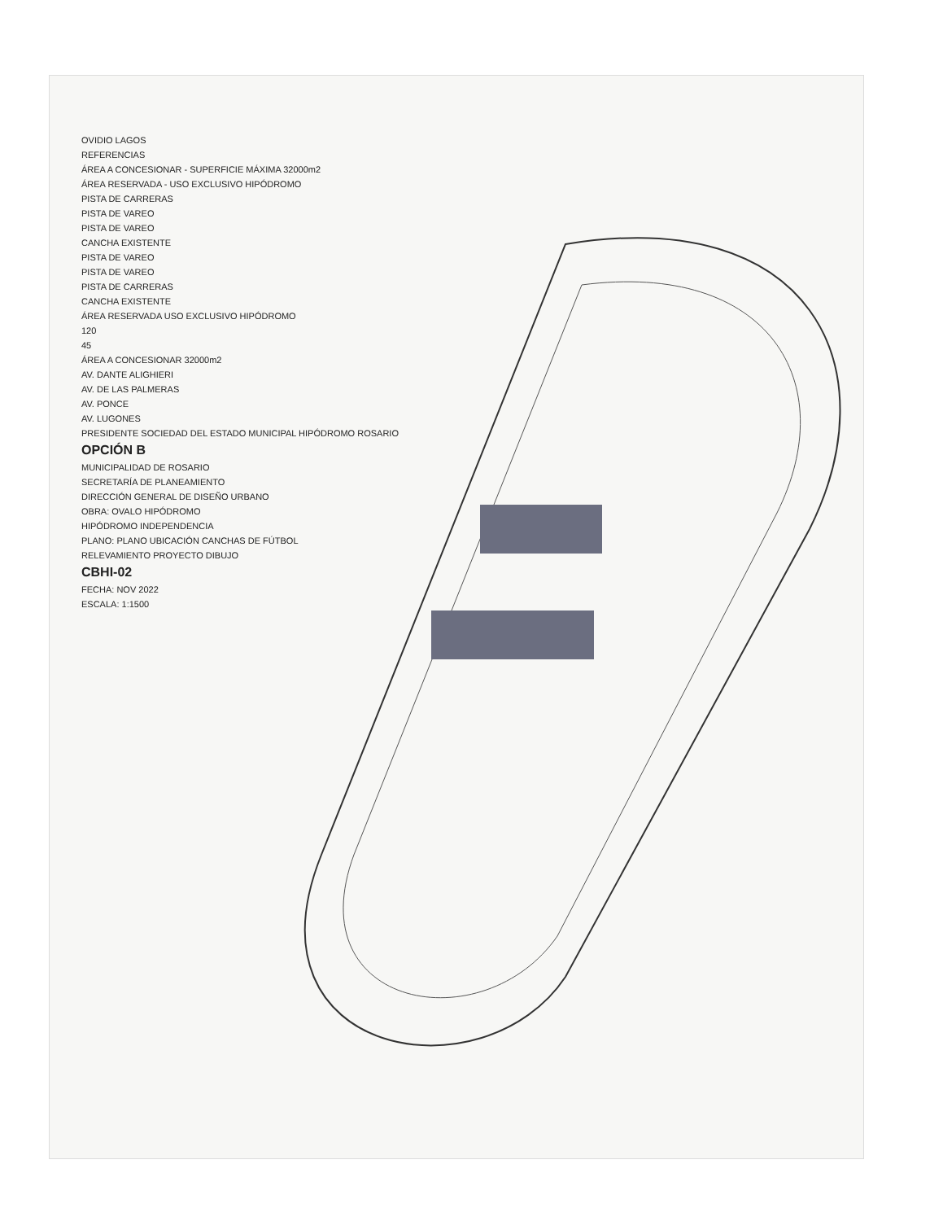OVIDIO LAGOS
REFERENCIAS
ÁREA A CONCESIONAR - SUPERFICIE MÁXIMA 32000m2
ÁREA RESERVADA - USO EXCLUSIVO HIPÓDROMO
PISTA DE CARRERAS
PISTA DE VAREO
PISTA DE VAREO
CANCHA EXISTENTE
PISTA DE VAREO
PISTA DE VAREO
PISTA DE CARRERAS
CANCHA EXISTENTE
ÁREA RESERVADA USO EXCLUSIVO HIPÓDROMO
120
45
ÁREA A CONCESIONAR 32000m2
AV. DANTE ALIGHIERI
AV. DE LAS PALMERAS
AV. PONCE
AV. LUGONES
PRESIDENTE SOCIEDAD DEL ESTADO MUNICIPAL HIPÓDROMO ROSARIO
OPCIÓN B
MUNICIPALIDAD DE ROSARIO
SECRETARÍA DE PLANEAMIENTO
DIRECCIÓN GENERAL DE DISEÑO URBANO
OBRA: OVALO HIPÓDROMO
HIPÓDROMO INDEPENDENCIA
PLANO: PLANO UBICACIÓN CANCHAS DE FÚTBOL
RELEVAMIENTO PROYECTO DIBUJO
CBHI-02
FECHA: NOV 2022
ESCALA: 1:1500